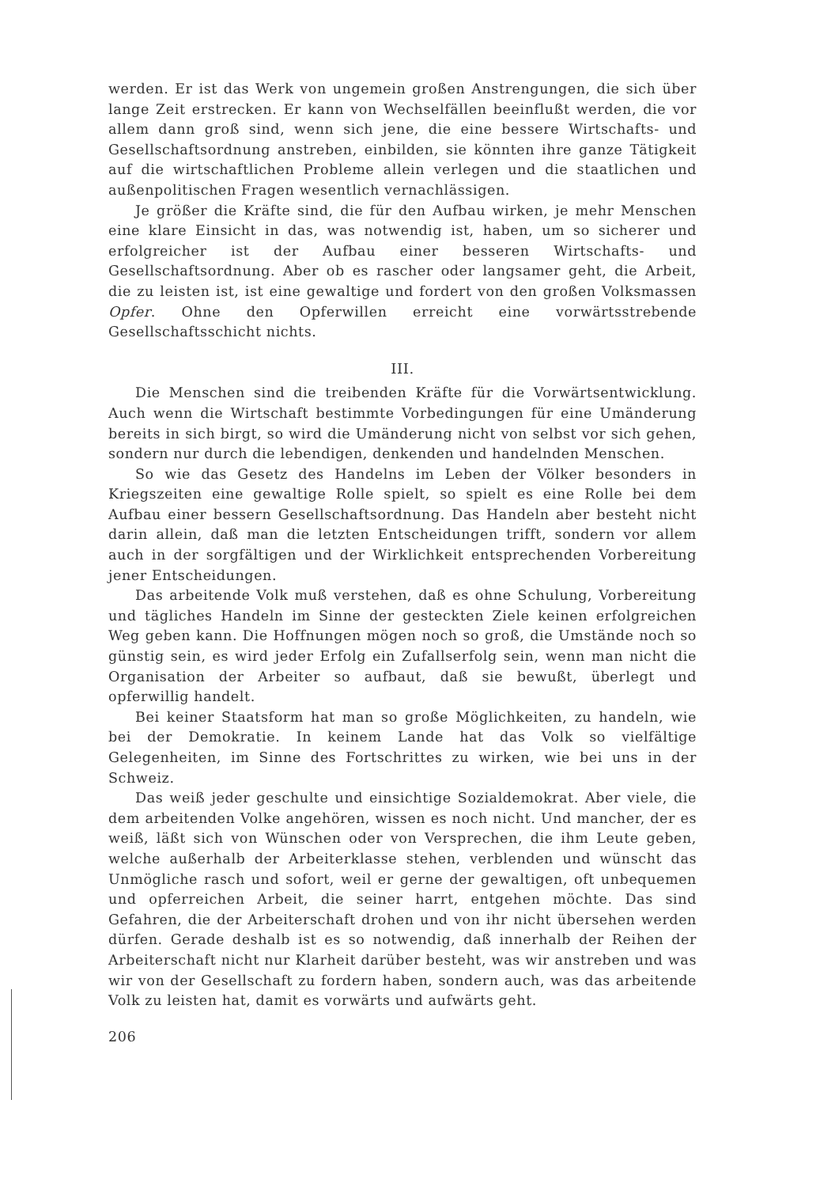werden. Er ist das Werk von ungemein großen Anstrengungen, die sich über lange Zeit erstrecken. Er kann von Wechselfällen beeinflußt werden, die vor allem dann groß sind, wenn sich jene, die eine bessere Wirtschafts- und Gesellschaftsordnung anstreben, einbilden, sie könnten ihre ganze Tätigkeit auf die wirtschaftlichen Probleme allein verlegen und die staatlichen und außenpolitischen Fragen wesentlich vernachlässigen.
Je größer die Kräfte sind, die für den Aufbau wirken, je mehr Menschen eine klare Einsicht in das, was notwendig ist, haben, um so sicherer und erfolgreicher ist der Aufbau einer besseren Wirtschafts- und Gesellschaftsordnung. Aber ob es rascher oder langsamer geht, die Arbeit, die zu leisten ist, ist eine gewaltige und fordert von den großen Volksmassen Opfer. Ohne den Opferwillen erreicht eine vorwärtsstrebende Gesellschaftsschicht nichts.
III.
Die Menschen sind die treibenden Kräfte für die Vorwärtsentwicklung. Auch wenn die Wirtschaft bestimmte Vorbedingungen für eine Umänderung bereits in sich birgt, so wird die Umänderung nicht von selbst vor sich gehen, sondern nur durch die lebendigen, denkenden und handelnden Menschen.
So wie das Gesetz des Handelns im Leben der Völker besonders in Kriegszeiten eine gewaltige Rolle spielt, so spielt es eine Rolle bei dem Aufbau einer bessern Gesellschaftsordnung. Das Handeln aber besteht nicht darin allein, daß man die letzten Entscheidungen trifft, sondern vor allem auch in der sorgfältigen und der Wirklichkeit entsprechenden Vorbereitung jener Entscheidungen.
Das arbeitende Volk muß verstehen, daß es ohne Schulung, Vorbereitung und tägliches Handeln im Sinne der gesteckten Ziele keinen erfolgreichen Weg geben kann. Die Hoffnungen mögen noch so groß, die Umstände noch so günstig sein, es wird jeder Erfolg ein Zufallserfolg sein, wenn man nicht die Organisation der Arbeiter so aufbaut, daß sie bewußt, überlegt und opferwillig handelt.
Bei keiner Staatsform hat man so große Möglichkeiten, zu handeln, wie bei der Demokratie. In keinem Lande hat das Volk so vielfältige Gelegenheiten, im Sinne des Fortschrittes zu wirken, wie bei uns in der Schweiz.
Das weiß jeder geschulte und einsichtige Sozialdemokrat. Aber viele, die dem arbeitenden Volke angehören, wissen es noch nicht. Und mancher, der es weiß, läßt sich von Wünschen oder von Versprechen, die ihm Leute geben, welche außerhalb der Arbeiterklasse stehen, verblenden und wünscht das Unmögliche rasch und sofort, weil er gerne der gewaltigen, oft unbequemen und opferreichen Arbeit, die seiner harrt, entgehen möchte. Das sind Gefahren, die der Arbeiterschaft drohen und von ihr nicht übersehen werden dürfen. Gerade deshalb ist es so notwendig, daß innerhalb der Reihen der Arbeiterschaft nicht nur Klarheit darüber besteht, was wir anstreben und was wir von der Gesellschaft zu fordern haben, sondern auch, was das arbeitende Volk zu leisten hat, damit es vorwärts und aufwärts geht.
206